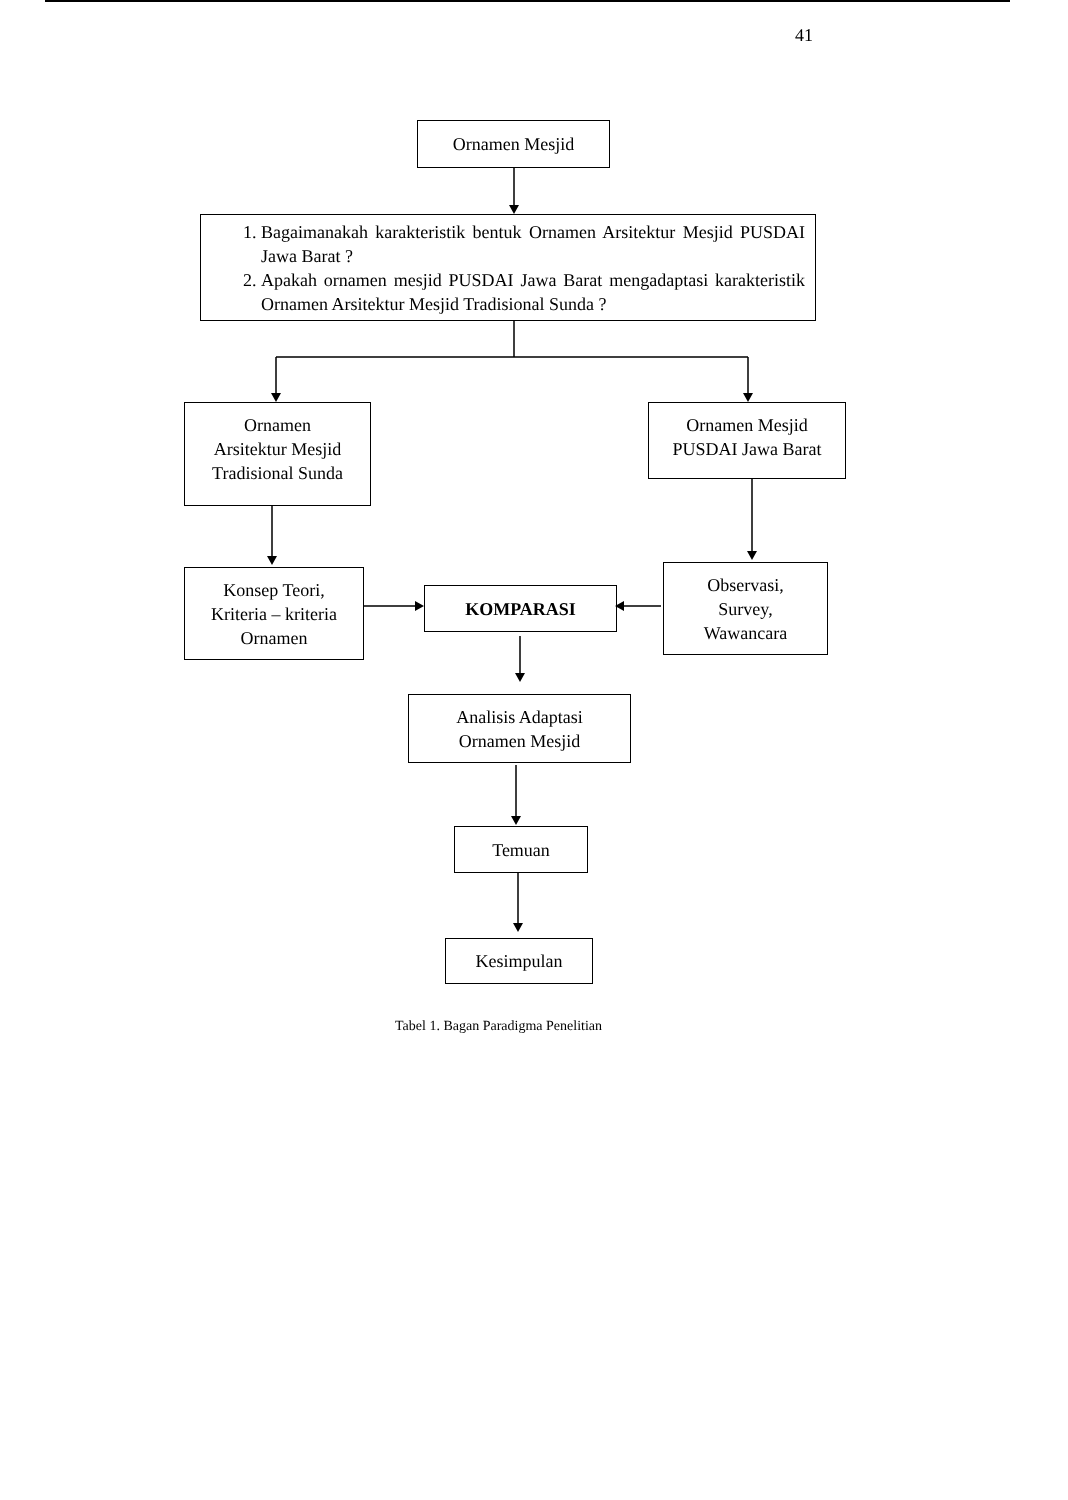41
Ornamen Mesjid
1. Bagaimanakah karakteristik bentuk Ornamen Arsitektur Mesjid PUSDAI Jawa Barat ?
2. Apakah ornamen mesjid PUSDAI Jawa Barat mengadaptasi karakteristik Ornamen Arsitektur Mesjid Tradisional Sunda ?
Ornamen
Arsitektur Mesjid
Tradisional Sunda
Ornamen Mesjid
PUSDAI Jawa Barat
Konsep Teori,
Kriteria – kriteria
Ornamen
KOMPARASI
Observasi,
Survey,
Wawancara
Analisis Adaptasi
Ornamen Mesjid
Temuan
Kesimpulan
Tabel 1. Bagan Paradigma Penelitian